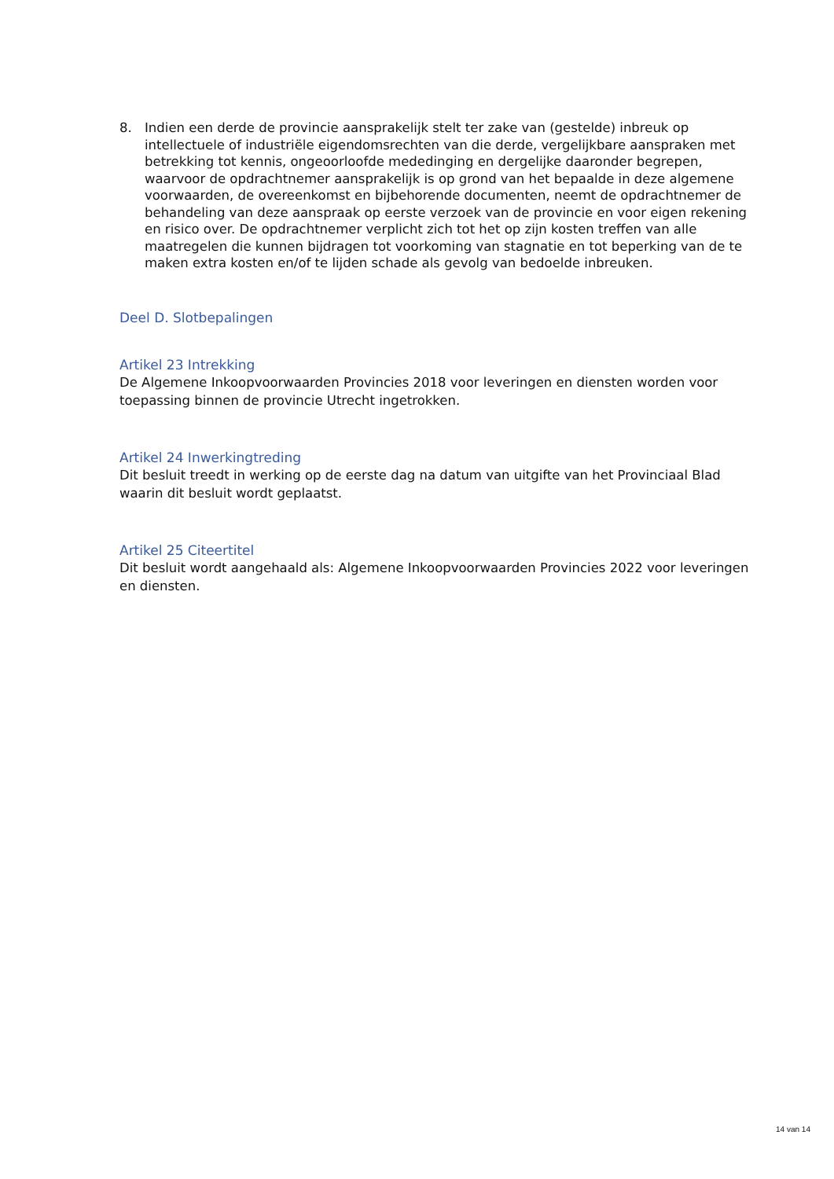8. Indien een derde de provincie aansprakelijk stelt ter zake van (gestelde) inbreuk op intellectuele of industriële eigendomsrechten van die derde, vergelijkbare aanspraken met betrekking tot kennis, ongeoorloofde mededinging en dergelijke daaronder begrepen, waarvoor de opdrachtnemer aansprakelijk is op grond van het bepaalde in deze algemene voorwaarden, de overeenkomst en bijbehorende documenten, neemt de opdrachtnemer de behandeling van deze aanspraak op eerste verzoek van de provincie en voor eigen rekening en risico over. De opdrachtnemer verplicht zich tot het op zijn kosten treffen van alle maatregelen die kunnen bijdragen tot voorkoming van stagnatie en tot beperking van de te maken extra kosten en/of te lijden schade als gevolg van bedoelde inbreuken.
Deel D. Slotbepalingen
Artikel 23 Intrekking
De Algemene Inkoopvoorwaarden Provincies 2018 voor leveringen en diensten worden voor toepassing binnen de provincie Utrecht ingetrokken.
Artikel 24 Inwerkingtreding
Dit besluit treedt in werking op de eerste dag na datum van uitgifte van het Provinciaal Blad waarin dit besluit wordt geplaatst.
Artikel 25 Citeertitel
Dit besluit wordt aangehaald als: Algemene Inkoopvoorwaarden Provincies 2022 voor leveringen en diensten.
14 van 14